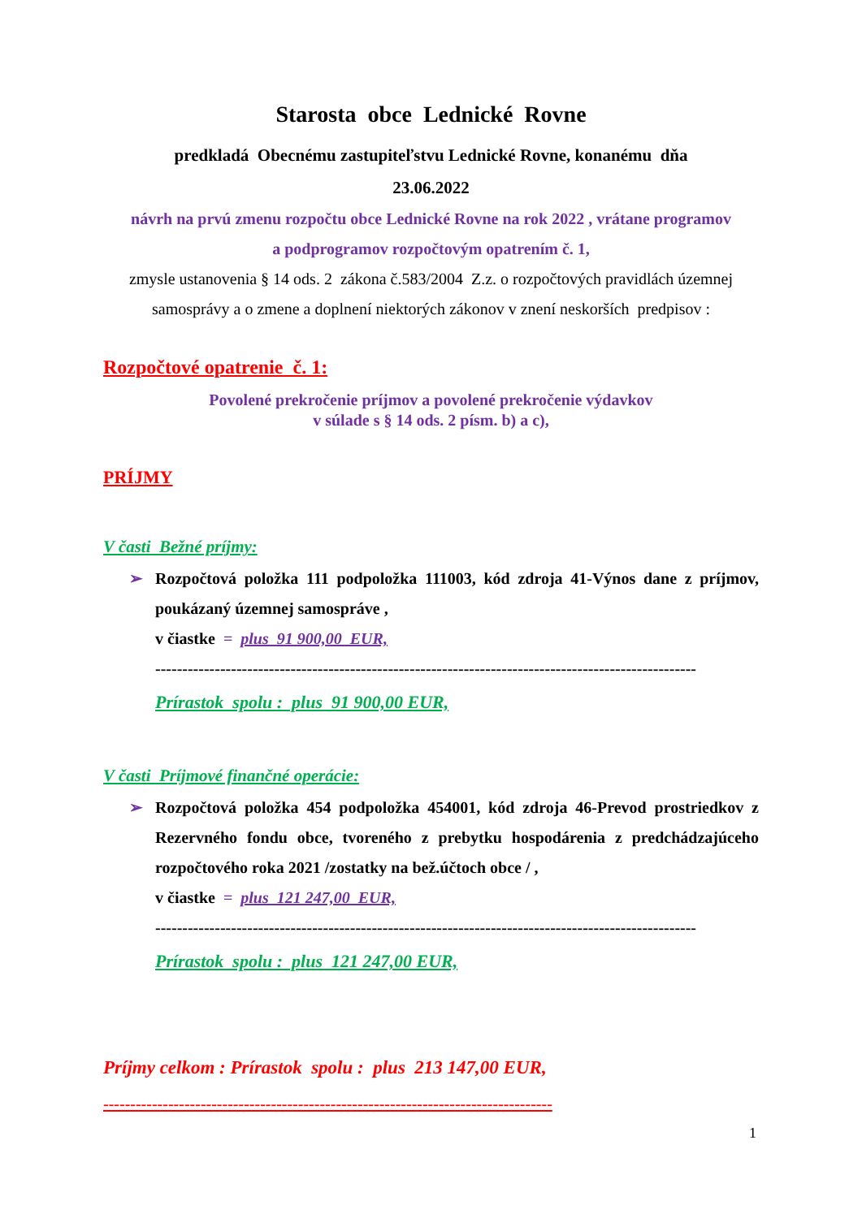Starosta obce Lednické Rovne
predkladá Obecnému zastupiteľstvu Lednické Rovne, konanému dňa
23.06.2022
návrh na prvú zmenu rozpočtu obce Lednické Rovne na rok 2022 , vrátane programov
a podprogramov rozpočtovým opatrením č. 1,
zmysle ustanovenia § 14 ods. 2 zákona č.583/2004 Z.z. o rozpočtových pravidlách územnej
samosprávy a o zmene a doplnení niektorých zákonov v znení neskorších predpisov :
Rozpočtové opatrenie č. 1:
Povolené prekročenie príjmov a povolené prekročenie výdavkov
v súlade s § 14 ods. 2 písm. b) a c),
PRÍJMY
V časti Bežné príjmy:
➢ Rozpočtová položka 111 podpoložka 111003, kód zdroja 41-Výnos dane z príjmov, poukázaný územnej samospráve ,
v čiastke = plus 91 900,00 EUR,
----------------------------------------------------------------------------------------------------
Prírastok spolu : plus 91 900,00 EUR,
V časti Príjmové finančné operácie:
➢ Rozpočtová položka 454 podpoložka 454001, kód zdroja 46-Prevod prostriedkov z Rezervného fondu obce, tvoreného z prebytku hospodárenia z predchádzajúceho rozpočtového roka 2021 /zostatky na bež.účtoch obce / ,
v čiastke = plus 121 247,00 EUR,
----------------------------------------------------------------------------------------------------
Prírastok spolu : plus 121 247,00 EUR,
Príjmy celkom : Prírastok spolu : plus 213 147,00 EUR,
-----------------------------------------------------------------------------------
1